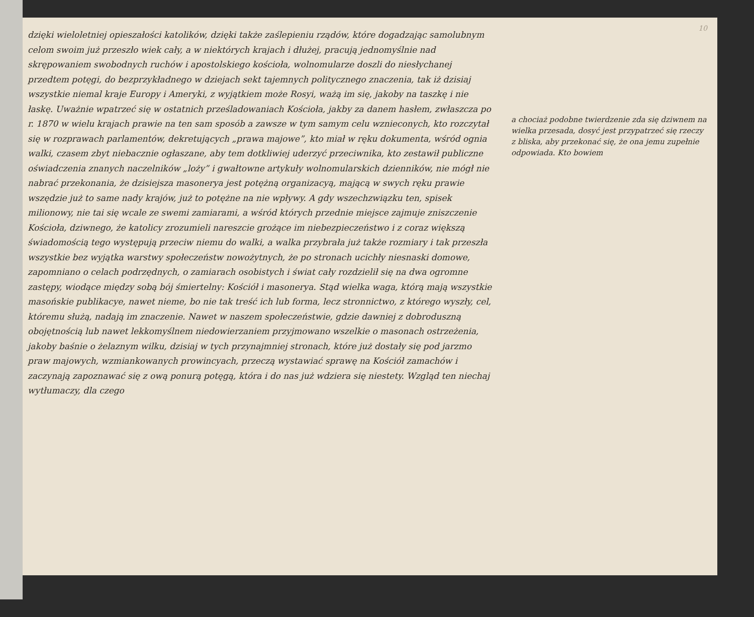dzięki wieloletniej opieszałości katolików, dzięki także zaślepieniu rządów, które dogadzając samolubnym celom swoim już przeszło wiek cały, a w niektórych krajach i dłużej, pracują jednomyślnie nad skrępowaniem swobodnych ruchów i apostolskiego kościoła, wolnomularze doszli do niesłychanej przedtem potęgi, do bezprzykładnego w dziejach sekt tajemnych politycznego znaczenia, tak iż dzisiaj wszystkie niemal kraje Europy i Ameryki, z wyjątkiem może Rosyi, ważą im się, jakoby na taszkę i nie łaskę. Uważnie wpatrzeć się w ostatnich prześladowaniach Kościoła, jakby za danem hasłem, zwłaszcza po r. 1870 w wielu krajach prawie na ten sam sposób a zawsze w tym samym celu wznieconych, kto rozczytał się w rozprawach parlamentów, dekretujących „prawa majowe”, kto miał w ręku dokumenta, wśród ognia walki, czasem zbyt niebacznie ogłaszane, aby tem dotkliwiej uderzyć przeciwnika, kto zestawił publiczne oświadczenia znanych naczelników „loży” i gwałtowne artykuły wolnomularskich dzienników, nie mógł nie nabrać przekonania, że dzisiejsza masonerya jest potężną organizacyą, mającą w swych ręku prawie wszędzie już to same nady krajów, już to potężne na nie wpływy. A gdy wszechzwiązku ten, spisek milionowy, nie tai się wcale ze swemi zamiarami, a wśród których przednie miejsce zajmuje zniszczenie Kościoła, dziwnego, że katolicy zrozumieli nareszcie grożące im niebezpieczeństwo i z coraz większą świadomością tego występują przeciw niemu do walki, a walka przybrała już także rozmiary i tak przeszła wszystkie bez wyjątka warstwy społeczeństw nowożytnych, że po stronach ucichły niesnaski domowe, zapomniano o celach podrzędnych, o zamiarach osobistych i świat cały rozdzielił się na dwa ogromne zastępy, wiodące między sobą bój śmiertelny: Kościół i masonerya. Stąd wielka waga, którą mają wszystkie masońskie publikacye, nawet nieme, bo nie tak treść ich lub forma, lecz stronnictwo, z którego wyszły, cel, któremu służą, nadają im znaczenie. Nawet w naszem społeczeństwie, gdzie dawniej z dobroduszną obojętnością lub nawet lekkomyślnem niedowierzaniem przyjmowano wszelkie o masonach ostrzeżenia, jakoby baśnie o żelaznym wilku, dzisiaj w tych przynajmniej stronach, które już dostały się pod jarzmo praw majowych, wzmiankowanych prowincyach, przeczą wystawiać sprawę na Kościół zamachów i zaczynają zapoznawać się z ową ponurą potęgą, która i do nas już wdziera się niestety. Wzgląd ten niechaj wytłumaczy, dla czego
10
a chociaż podobne twierdzenie zda się dziwnem na wielka przesada, dosyć jest przypatrzeć się rzeczy z bliska, aby przekonać się, że ona jemu zupełnie odpowiada. Kto bowiem